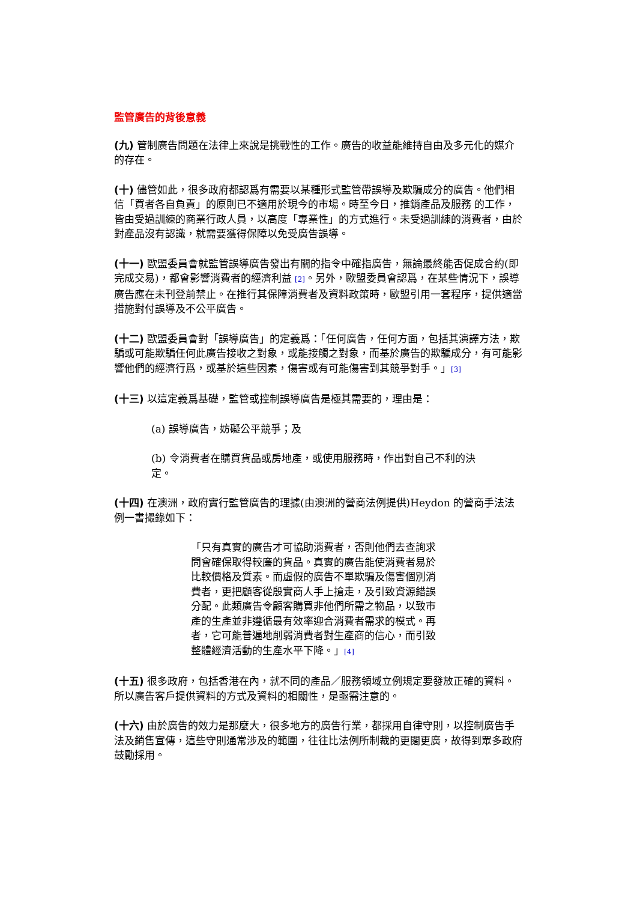監管廣告的背後意義
(九) 管制廣告問題在法律上來說是挑戰性的工作。廣告的收益能維持自由及多元化的媒介的存在。
(十) 儘管如此，很多政府都認爲有需要以某種形式監管帶誤導及欺騙成分的廣告。他們相信「買者各自負責」的原則已不適用於現今的市場。時至今日，推銷產品及服務 的工作，皆由受過訓練的商業行政人員，以高度「專業性」的方式進行。未受過訓練的消費者，由於對產品沒有認識，就需要獲得保障以免受廣告誤導。
(十一) 歐盟委員會就監管誤導廣告發出有關的指令中確指廣告，無論最終能否促成合約(即完成交易)，都會影響消費者的經濟利益 [2]。另外，歐盟委員會認爲，在某些情況下，誤導廣告應在未刊登前禁止。在推行其保障消費者及資料政策時，歐盟引用一套程序，提供適當措施對付誤導及不公平廣告。
(十二) 歐盟委員會對「誤導廣告」的定義爲：「任何廣告，任何方面，包括其演譯方法，欺騙或可能欺騙任何此廣告接收之對象，或能接觸之對象，而基於廣告的欺騙成分，有可能影響他們的經濟行爲，或基於這些因素，傷害或有可能傷害到其競爭對手。」[3]
(十三) 以這定義爲基礎，監管或控制誤導廣告是極其需要的，理由是：
(a) 誤導廣告，妨礙公平競爭；及
(b) 令消費者在購買貨品或房地產，或使用服務時，作出對自己不利的決定。
(十四) 在澳洲，政府實行監管廣告的理據(由澳洲的營商法例提供)Heydon 的營商手法法例一書撮錄如下：
「只有真實的廣告才可協助消費者，否則他們去查詢求問會確保取得較廉的貨品。真實的廣告能使消費者易於比較價格及質素。而虛假的廣告不單欺騙及傷害個別消 費者，更把顧客從殷實商人手上搶走，及引致資源錯誤分配。此類廣告令顧客購買非他們所需之物品，以致市產的生產並非遵循最有效率迎合消費者需求的模式。再 者，它可能普遍地削弱消費者對生產商的信心，而引致整體經濟活動的生產水平下降。」[4]
(十五) 很多政府，包括香港在內，就不同的產品／服務領域立例規定要發放正確的資料。所以廣告客戶提供資料的方式及資料的相關性，是亟需注意的。
(十六) 由於廣告的效力是那麼大，很多地方的廣告行業，都採用自律守則，以控制廣告手法及銷售宣傳，這些守則通常涉及的範圍，往往比法例所制裁的更闊更廣，故得到眾多政府鼓勵採用。